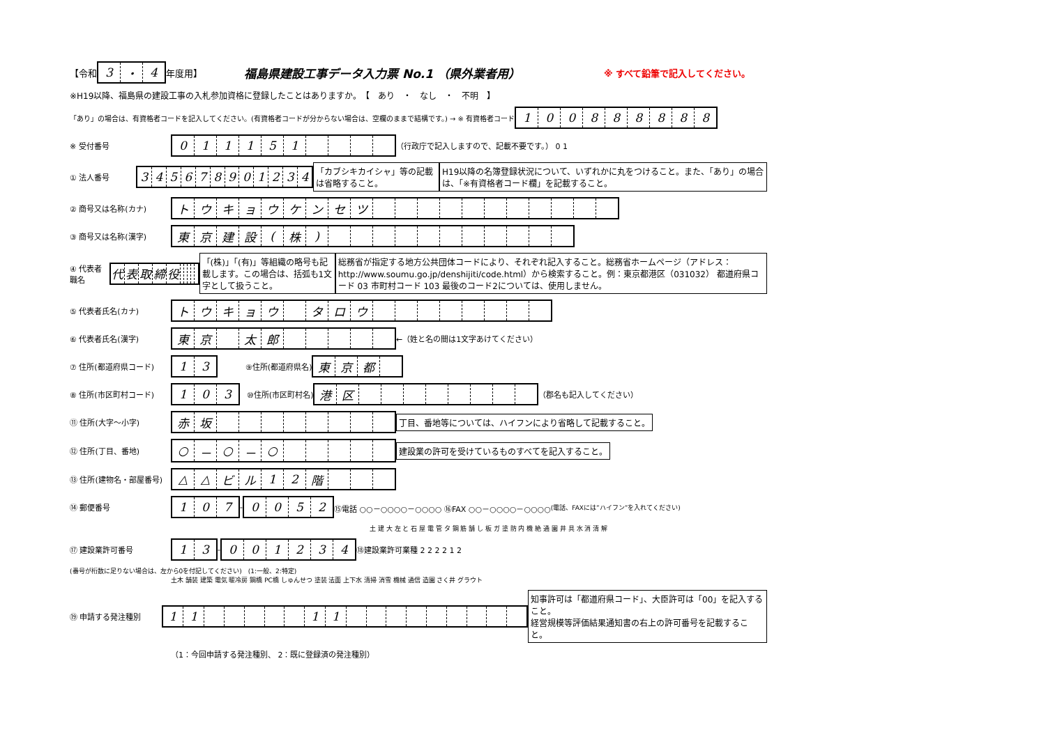【令和
| 3 | ・ | 4 |
年度用】 福島県建設工事データ入力票 No.1 （県外業者用） ※ すべて鉛筆で記入してください。
※H19以降、福島県の建設工事の入札参加資格に登録したことはありますか。　【　あり　・　なし　・　不明　】
「あり」の場合は、有資格者コードを記入してください。(有資格者コードが分からない場合は、空欄のままで結構です。) → ※ 有資格者コード
| 1 | 0 | 0 | 8 | 8 | 8 | 8 | 8 | 8 |
※ 受付番号
| 0 | 1 | 1 | 1 | 5 | 1 | | | | |
（行政庁で記入しますので、記載不要です。） 0 1
① 法人番号
| 3 | 4 | 5 | 6 | 7 | 8 | 9 | 0 | 1 | 2 | 3 | 4 |
「カブシキカイシャ」等の記載は省略すること。 H19以降の名簿登録状況について、いずれかに丸をつけること。また、「あり」の場合は、「※有資格者コード欄」を記載すること。
② 商号又は名称(カナ)
| ト | ウ | キ | ョ | ウ | ケ | ン | セ | ツ | | | | | | | | | | | |
③ 商号又は名称(漢字)
| 東 | 京 | 建 | 設 | ( | 株 | ) | | | | | | | | | | | |
④ 代表者職名
| 代 | 表 | 取 | 締 | 役 | | | | | |
「(株)」「(有)」等組織の略号も記載します。この場合は、括弧も1文字として扱うこと。 総務省が指定する地方公共団体コードにより、それぞれ記入すること。総務省ホームページ（アドレス：http://www.soumu.go.jp/denshijiti/code.html）から検索すること。例：東京都港区（031032） 都道府県コード 03 市町村コード 103 最後のコード2については、使用しません。
⑤ 代表者氏名(カナ)
| ト | ウ | キ | ョ | ウ | | タ | ロ | ウ | | | | | | | | |
⑥ 代表者氏名(漢字)
| 東 | 京 | | 太 | 郎 | | | | | |
←（姓と名の間は1文字あけてください）
⑦ 住所(都道府県コード)
| 1 | 3 |
⑨住所(都道府県名)
| 東 | 京 | 都 | |
⑧ 住所(市区町村コード)
| 1 | 0 | 3 |
⑩住所(市区町村名)
| 港 | 区 | | | | | | | | |
（郡名も記入してください）
⑪ 住所(大字～小字)
| 赤 | 坂 | | | | | | | | |
丁目、番地等については、ハイフンにより省略して記載すること。
⑫ 住所(丁目、番地)
| ○ | － | ○ | － | ○ | | | | | |
建設業の許可を受けているものすべてを記入すること。
⑬ 住所(建物名・部屋番号)
| △ | △ | ビ | ル | 1 | 2 | 階 | | | |
⑭ 郵便番号
| 1 | 0 | 7 |
-
| 0 | 0 | 5 | 2 |
⑮電話 ○○－○○○○－○○○○ ⑯FAX ○○－○○○○－○○○○ (電話、FAXには”ハイフン”を入れてください)
土 建 大 左 と 石 屋 電 管 タ 鋼 筋 舗 し 板 ガ 塗 防 内 機 絶 通 園 井 具 水 消 清 解
⑰ 建設業許可番号
| 1 | 3 |
-
| 0 | 0 | 1 | 2 | 3 | 4 |
⑱建設業許可業種 2 2 2 2 1 2
(番号が桁数に足りない場合は、左から0を付記してください)　(1:一般、2:特定)
土木 舗装 建築 電気 暖冷房 鋼橋 PC橋 しゅんせつ 塗装 法面 上下水 清掃 消雪 機械 通信 造園 さく井 グラウト
⑲ 申請する発注種別
| 1 | 1 | | | | | | 1 | 1 | | | | | | | | | |
知事許可は「都道府県コード」、大臣許可は「00」を記入すること。
経営規模等評価結果通知書の右上の許可番号を記載すること。
（1：今回申請する発注種別、 2：既に登録済の発注種別）